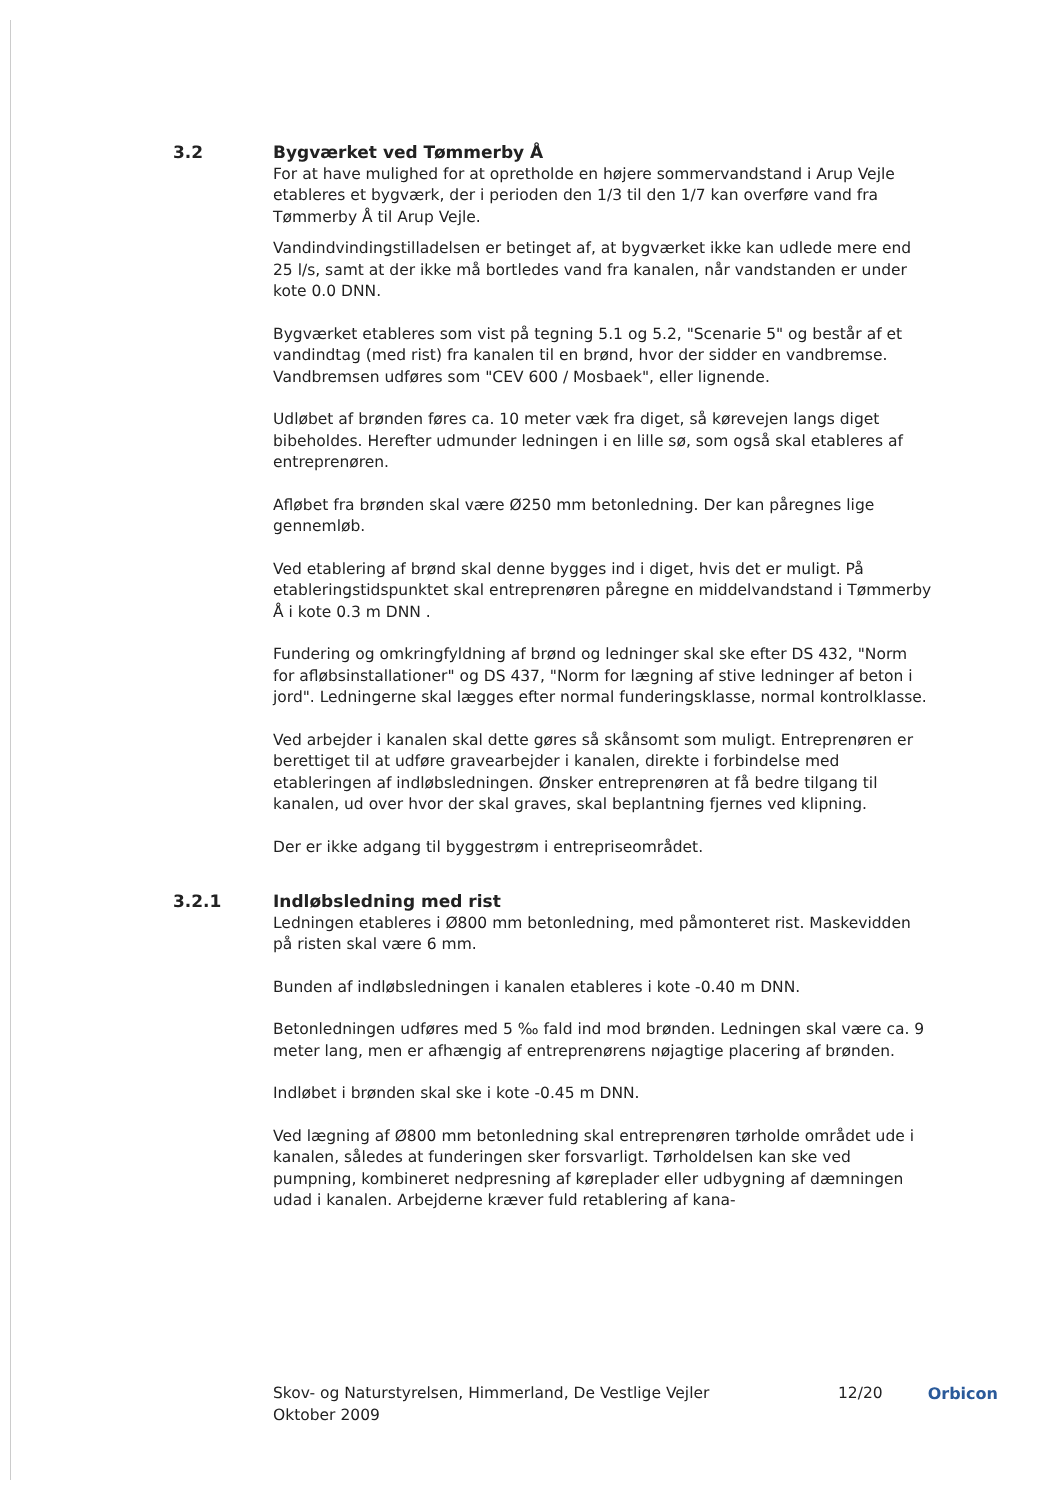3.2 Bygværket ved Tømmerby Å
For at have mulighed for at opretholde en højere sommervandstand i Arup Vejle etableres et bygværk, der i perioden den 1/3 til den 1/7 kan overføre vand fra Tømmerby Å til Arup Vejle.
Vandindvindingstilladelsen er betinget af, at bygværket ikke kan udlede mere end 25 l/s, samt at der ikke må bortledes vand fra kanalen, når vandstanden er under kote 0.0 DNN.
Bygværket etableres som vist på tegning 5.1 og 5.2, "Scenarie 5" og består af et vandindtag (med rist) fra kanalen til en brønd, hvor der sidder en vandbremse. Vandbremsen udføres som "CEV 600 / Mosbaek", eller lignende.
Udløbet af brønden føres ca. 10 meter væk fra diget, så kørevejen langs diget bibeholdes. Herefter udmunder ledningen i en lille sø, som også skal etableres af entreprenøren.
Afløbet fra brønden skal være Ø250 mm betonledning. Der kan påregnes lige gennemløb.
Ved etablering af brønd skal denne bygges ind i diget, hvis det er muligt. På etableringstidspunktet skal entreprenøren påregne en middelvandstand i Tømmerby Å i kote 0.3 m DNN .
Fundering og omkringfyldning af brønd og ledninger skal ske efter DS 432, "Norm for afløbsinstallationer" og DS 437, "Norm for lægning af stive ledninger af beton i jord". Ledningerne skal lægges efter normal funderingsklasse, normal kontrolklasse.
Ved arbejder i kanalen skal dette gøres så skånsomt som muligt. Entreprenøren er berettiget til at udføre gravearbejder i kanalen, direkte i forbindelse med etableringen af indløbsledningen. Ønsker entreprenøren at få bedre tilgang til kanalen, ud over hvor der skal graves, skal beplantning fjernes ved klipning.
Der er ikke adgang til byggestrøm i entrepriseområdet.
3.2.1 Indløbsledning med rist
Ledningen etableres i Ø800 mm betonledning, med påmonteret rist. Maskevidden på risten skal være 6 mm.
Bunden af indløbsledningen i kanalen etableres i kote -0.40 m DNN.
Betonledningen udføres med 5 ‰ fald ind mod brønden. Ledningen skal være ca. 9 meter lang, men er afhængig af entreprenørens nøjagtige placering af brønden.
Indløbet i brønden skal ske i kote -0.45 m DNN.
Ved lægning af Ø800 mm betonledning skal entreprenøren tørholde området ude i kanalen, således at funderingen sker forsvarligt. Tørholdelsen kan ske ved pumpning, kombineret nedpresning af køreplader eller udbygning af dæmningen udad i kanalen. Arbejderne kræver fuld retablering af kana-
Skov- og Naturstyrelsen, Himmerland, De Vestlige Vejler
Oktober 2009
12/20 Orbicon